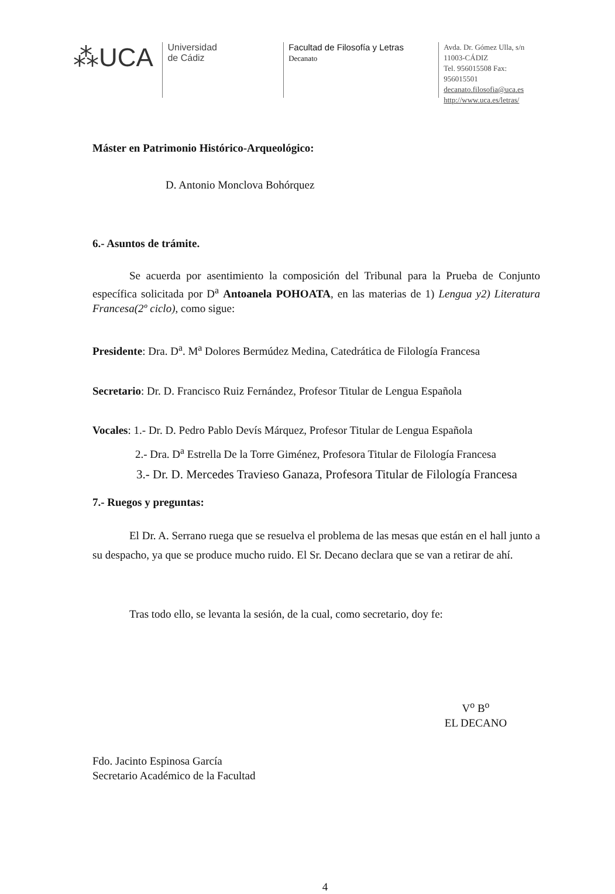⁂UCA
Universidad
de Cádiz
Facultad de Filosofía y Letras
Decanato
Avda. Dr. Gómez Ulla, s/n
11003-CÁDIZ
Tel. 956015508 Fax: 956015501
decanato.filosofia@uca.es
http://www.uca.es/letras/
Máster en Patrimonio Histórico-Arqueológico:
D. Antonio Monclova Bohórquez
6.- Asuntos de trámite.
Se acuerda por asentimiento la composición del Tribunal para la Prueba de Conjunto específica solicitada por D<sup>a</sup> Antoanela POHOATA, en las materias de 1) Lengua y2) Literatura Francesa(2º ciclo), como sigue:
Presidente: Dra. D<sup>a</sup>. M<sup>a</sup> Dolores Bermúdez Medina, Catedrática de Filología Francesa
Secretario: Dr. D. Francisco Ruiz Fernández, Profesor Titular de Lengua Española
Vocales: 1.- Dr. D. Pedro Pablo Devís Márquez, Profesor Titular de Lengua Española
2.- Dra. D<sup>a</sup> Estrella De la Torre Giménez, Profesora Titular de Filología Francesa
3.- Dr. D. Mercedes Travieso Ganaza, Profesora Titular de Filología Francesa
7.- Ruegos y preguntas:
El Dr. A. Serrano ruega que se resuelva el problema de las mesas que están en el hall junto a su despacho, ya que se produce mucho ruido. El Sr. Decano declara que se van a retirar de ahí.
Tras todo ello, se levanta la sesión, de la cual, como secretario, doy fe:
V<sup>o</sup> B<sup>o</sup>
EL DECANO
Fdo. Jacinto Espinosa García
Secretario Académico de la Facultad
4